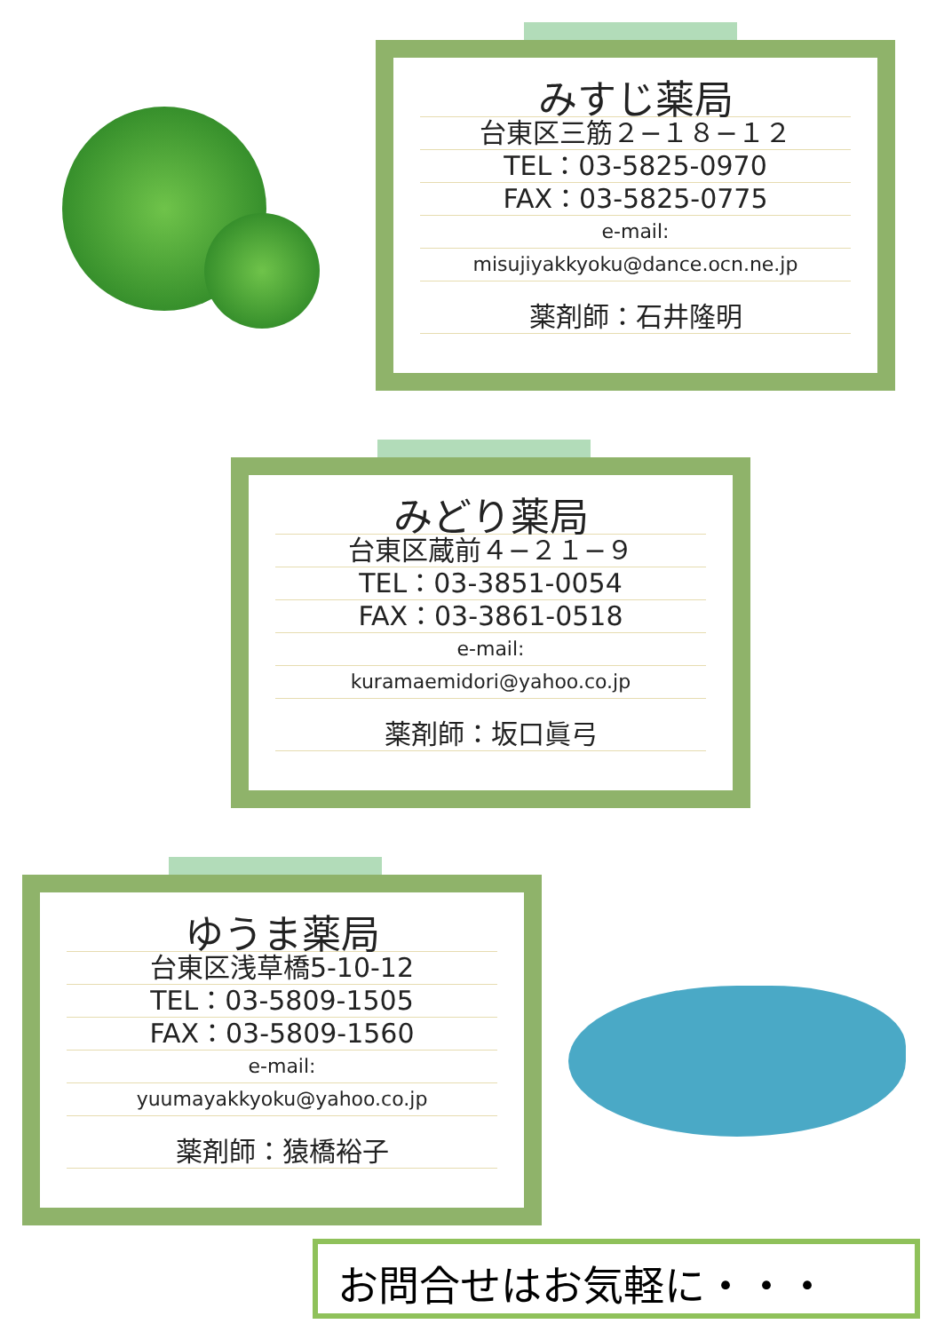みすじ薬局
台東区三筋２−１８−１２
TEL：03-5825-0970
FAX：03-5825-0775
e-mail:
misujiyakkyoku@dance.ocn.ne.jp
薬剤師：石井隆明
みどり薬局
台東区蔵前４−２１−９
TEL：03-3851-0054
FAX：03-3861-0518
e-mail:
kuramaemidori@yahoo.co.jp
薬剤師：坂口眞弓
ゆうま薬局
台東区浅草橋5-10-12
TEL：03-5809-1505
FAX：03-5809-1560
e-mail:
yuumayakkyoku@yahoo.co.jp
薬剤師：猿橋裕子
お問合せはお気軽に・・・